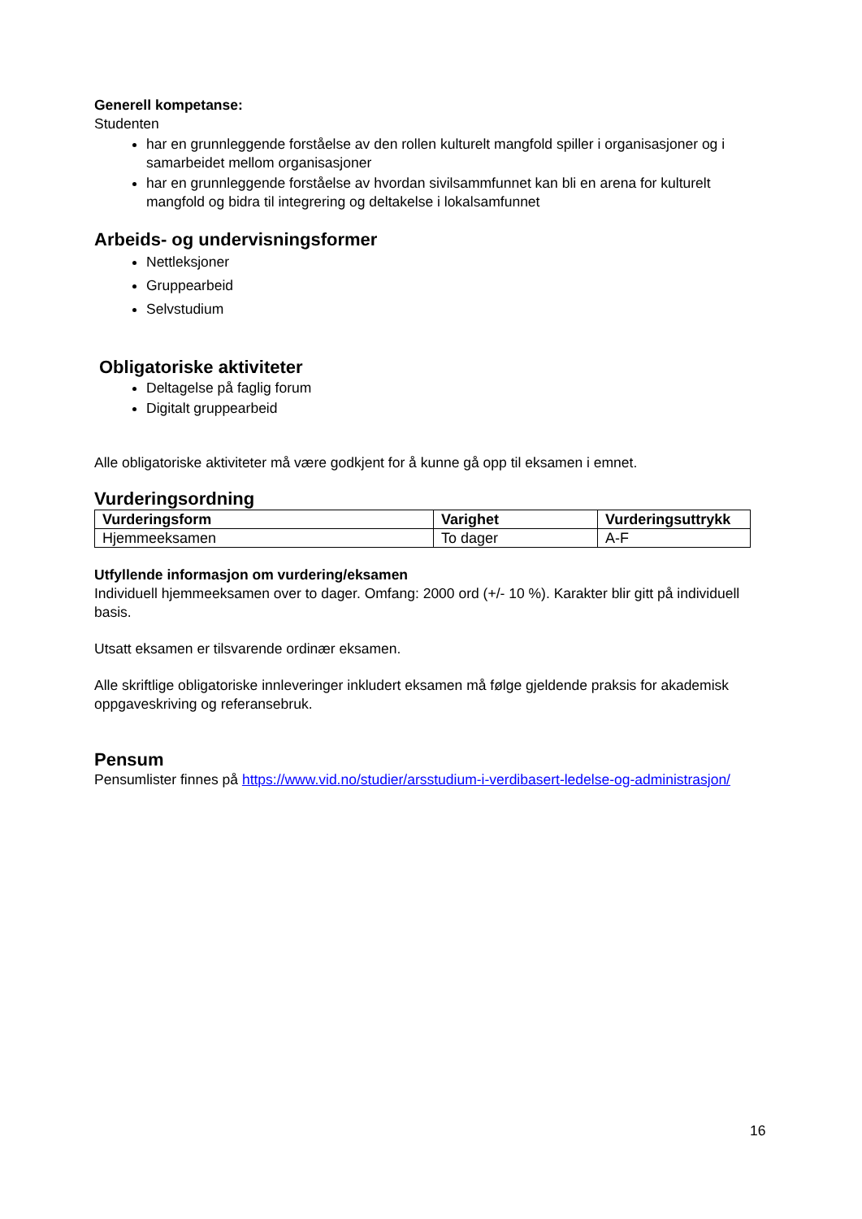Generell kompetanse:
Studenten
har en grunnleggende forståelse av den rollen kulturelt mangfold spiller i organisasjoner og i samarbeidet mellom organisasjoner
har en grunnleggende forståelse av hvordan sivilsammfunnet kan bli en arena for kulturelt mangfold og bidra til integrering og deltakelse i lokalsamfunnet
Arbeids- og undervisningsformer
Nettleksjoner
Gruppearbeid
Selvstudium
Obligatoriske aktiviteter
Deltagelse på faglig forum
Digitalt gruppearbeid
Alle obligatoriske aktiviteter må være godkjent for å kunne gå opp til eksamen i emnet.
Vurderingsordning
| Vurderingsform | Varighet | Vurderingsuttrykk |
| --- | --- | --- |
| Hjemmeeksamen | To dager | A-F |
Utfyllende informasjon om vurdering/eksamen
Individuell hjemmeeksamen over to dager. Omfang: 2000 ord (+/- 10 %). Karakter blir gitt på individuell basis.
Utsatt eksamen er tilsvarende ordinær eksamen.
Alle skriftlige obligatoriske innleveringer inkludert eksamen må følge gjeldende praksis for akademisk oppgaveskriving og referansebruk.
Pensum
Pensumlister finnes på https://www.vid.no/studier/arsstudium-i-verdibasert-ledelse-og-administrasjon/
16